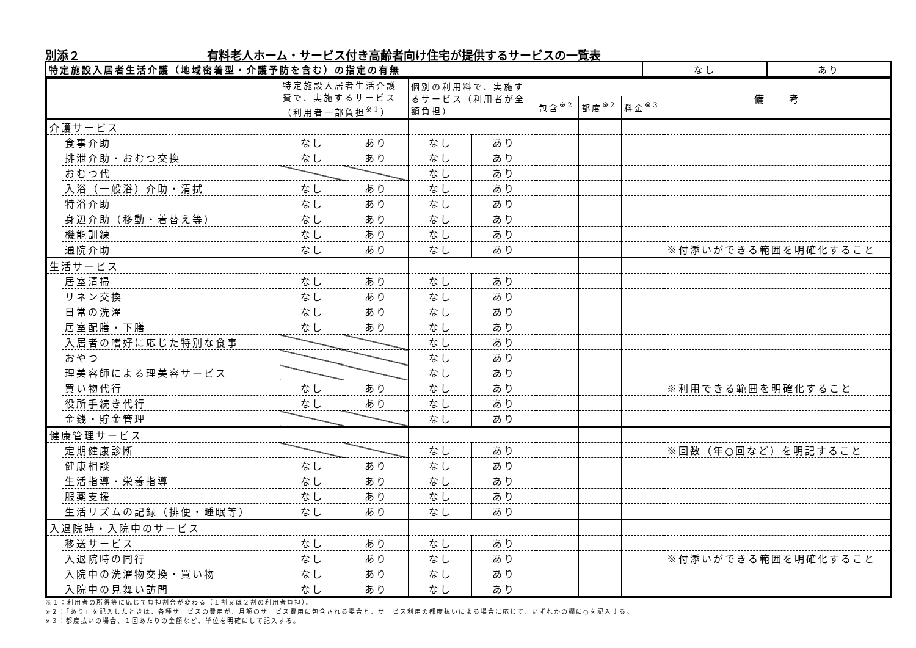別添２ 有料老人ホーム・サービス付き高齢者向け住宅が提供するサービスの一覧表
| 特定施設入居者生活介護（地域密着型・介護予防を含む）の指定の有無 | なし | あり |
| | | 特定施設入居者生活介護費で、実施するサービス（利用者一部負担<sup>※1</sup>） | | 個別の利用料で、実施するサービス（利用者が全額負担） | | | | | 備 考 |
| | | | | | | 包含<sup>※2</sup> | 都度<sup>※2</sup> | 料金<sup>※3</sup> | |
| 介護サービス | | | | | | | | | |
| | 食事介助 | なし | あり | なし | あり | | | | |
| | 排泄介助・おむつ交換 | なし | あり | なし | あり | | | | |
| | おむつ代 | | | なし | あり | | | | |
| | 入浴（一般浴）介助・清拭 | なし | あり | なし | あり | | | | |
| | 特浴介助 | なし | あり | なし | あり | | | | |
| | 身辺介助（移動・着替え等） | なし | あり | なし | あり | | | | |
| | 機能訓練 | なし | あり | なし | あり | | | | |
| | 通院介助 | なし | あり | なし | あり | | | | ※付添いができる範囲を明確化すること |
| 生活サービス | | | | | | | | | |
| | 居室清掃 | なし | あり | なし | あり | | | | |
| | リネン交換 | なし | あり | なし | あり | | | | |
| | 日常の洗濯 | なし | あり | なし | あり | | | | |
| | 居室配膳・下膳 | なし | あり | なし | あり | | | | |
| | 入居者の嗜好に応じた特別な食事 | | | なし | あり | | | | |
| | おやつ | | | なし | あり | | | | |
| | 理美容師による理美容サービス | | | なし | あり | | | | |
| | 買い物代行 | なし | あり | なし | あり | | | | ※利用できる範囲を明確化すること |
| | 役所手続き代行 | なし | あり | なし | あり | | | | |
| | 金銭・貯金管理 | | | なし | あり | | | | |
| 健康管理サービス | | | | | | | | | |
| | 定期健康診断 | | | なし | あり | | | | ※回数（年○回など）を明記すること |
| | 健康相談 | なし | あり | なし | あり | | | | |
| | 生活指導・栄養指導 | なし | あり | なし | あり | | | | |
| | 服薬支援 | なし | あり | なし | あり | | | | |
| | 生活リズムの記録（排便・睡眠等） | なし | あり | なし | あり | | | | |
| 入退院時・入院中のサービス | | | | | | | | | |
| | 移送サービス | なし | あり | なし | あり | | | | |
| | 入退院時の同行 | なし | あり | なし | あり | | | | ※付添いができる範囲を明確化すること |
| | 入院中の洗濯物交換・買い物 | なし | あり | なし | あり | | | | |
| | 入院中の見舞い訪問 | なし | あり | なし | あり | | | | |
※１：利用者の所得等に応じて負担割合が変わる（１割又は２割の利用者負担）。
※２：「あり」を記入したときは、各種サービスの費用が、月額のサービス費用に包含される場合と、サービス利用の都度払いによる場合に応じて、いずれかの欄に○を記入する。
※３：都度払いの場合、１回あたりの金額など、単位を明確にして記入する。